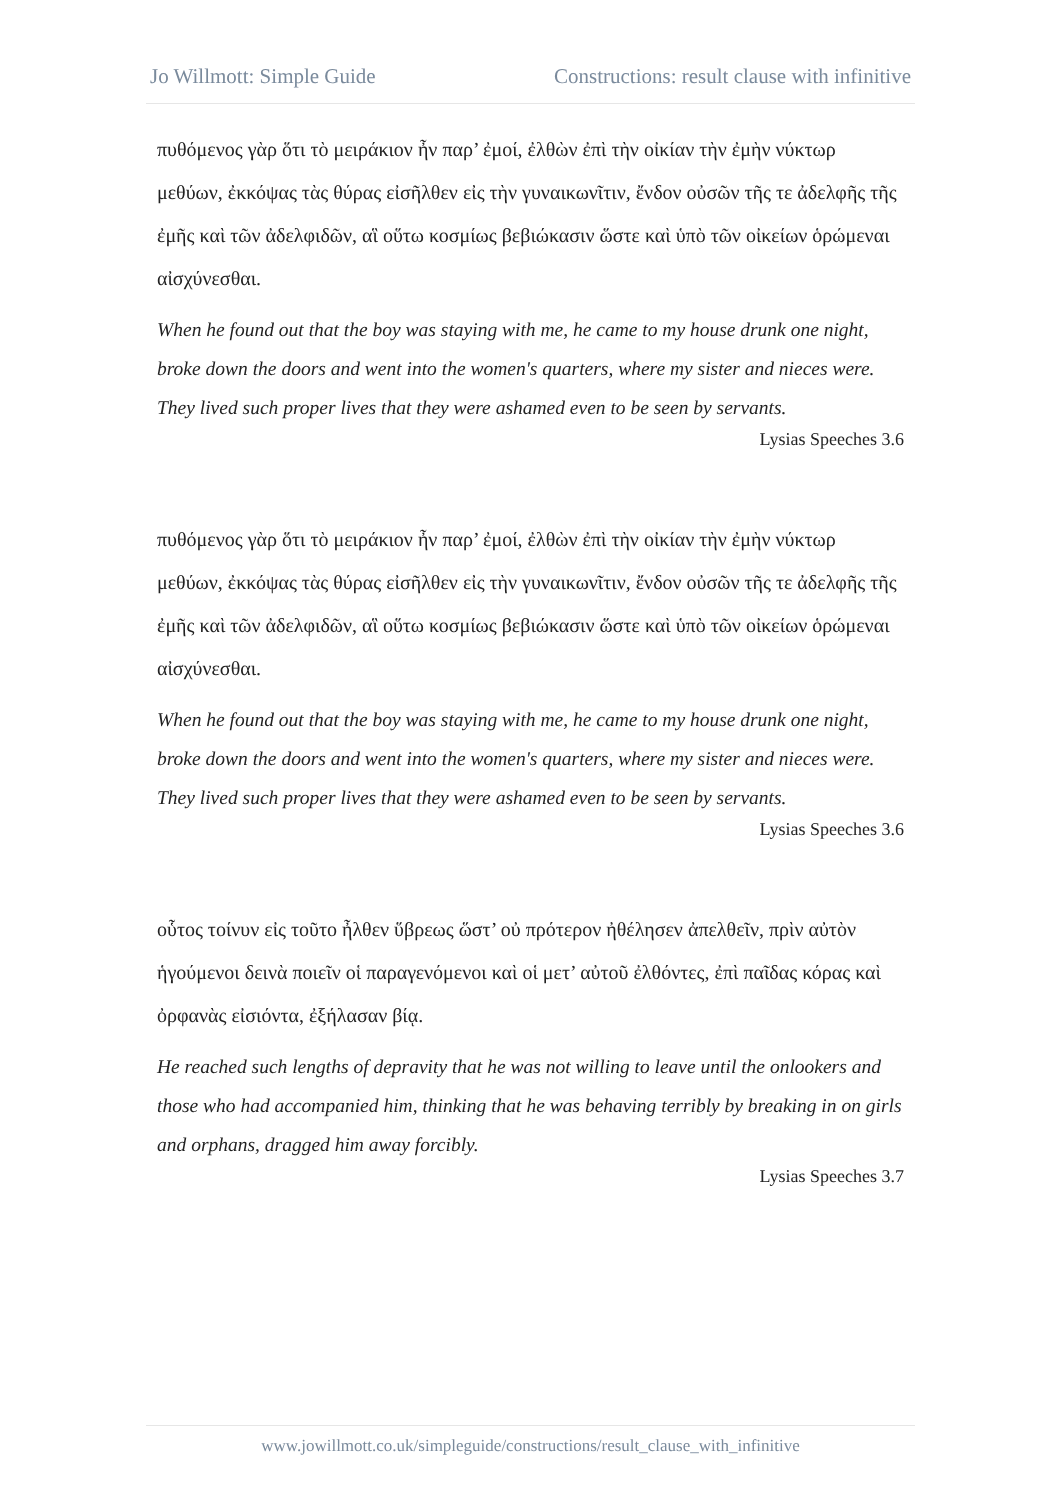Jo Willmott: Simple Guide Constructions: result clause with infinitive
πυθόμενος γὰρ ὅτι τὸ μειράκιον ἦν παρ’ ἐμοί, ἐλθὼν ἐπὶ τὴν οἰκίαν τὴν ἐμὴν νύκτωρ μεθύων, ἐκκόψας τὰς θύρας εἰσῆλθεν εἰς τὴν γυναικωνῖτιν, ἔνδον οὐσῶν τῆς τε ἀδελφῆς τῆς ἐμῆς καὶ τῶν ἀδελφιδῶν, αἳ οὕτω κοσμίως βεβιώκασιν ὥστε καὶ ὑπὸ τῶν οἰκείων ὁρώμεναι αἰσχύνεσθαι.
When he found out that the boy was staying with me, he came to my house drunk one night, broke down the doors and went into the women's quarters, where my sister and nieces were. They lived such proper lives that they were ashamed even to be seen by servants.
Lysias Speeches 3.6
πυθόμενος γὰρ ὅτι τὸ μειράκιον ἦν παρ’ ἐμοί, ἐλθὼν ἐπὶ τὴν οἰκίαν τὴν ἐμὴν νύκτωρ μεθύων, ἐκκόψας τὰς θύρας εἰσῆλθεν εἰς τὴν γυναικωνῖτιν, ἔνδον οὐσῶν τῆς τε ἀδελφῆς τῆς ἐμῆς καὶ τῶν ἀδελφιδῶν, αἳ οὕτω κοσμίως βεβιώκασιν ὥστε καὶ ὑπὸ τῶν οἰκείων ὁρώμεναι αἰσχύνεσθαι.
When he found out that the boy was staying with me, he came to my house drunk one night, broke down the doors and went into the women's quarters, where my sister and nieces were. They lived such proper lives that they were ashamed even to be seen by servants.
Lysias Speeches 3.6
οὗτος τοίνυν εἰς τοῦτο ἦλθεν ὕβρεως ὥστ’ οὐ πρότερον ἠθέλησεν ἀπελθεῖν, πρὶν αὐτὸν ἡγούμενοι δεινὰ ποιεῖν οἱ παραγενόμενοι καὶ οἱ μετ’ αὐτοῦ ἐλθόντες, ἐπὶ παῖδας κόρας καὶ ὀρφανὰς εἰσιόντα, ἐξήλασαν βίᾳ.
He reached such lengths of depravity that he was not willing to leave until the onlookers and those who had accompanied him, thinking that he was behaving terribly by breaking in on girls and orphans, dragged him away forcibly.
Lysias Speeches 3.7
www.jowillmott.co.uk/simpleguide/constructions/result_clause_with_infinitive